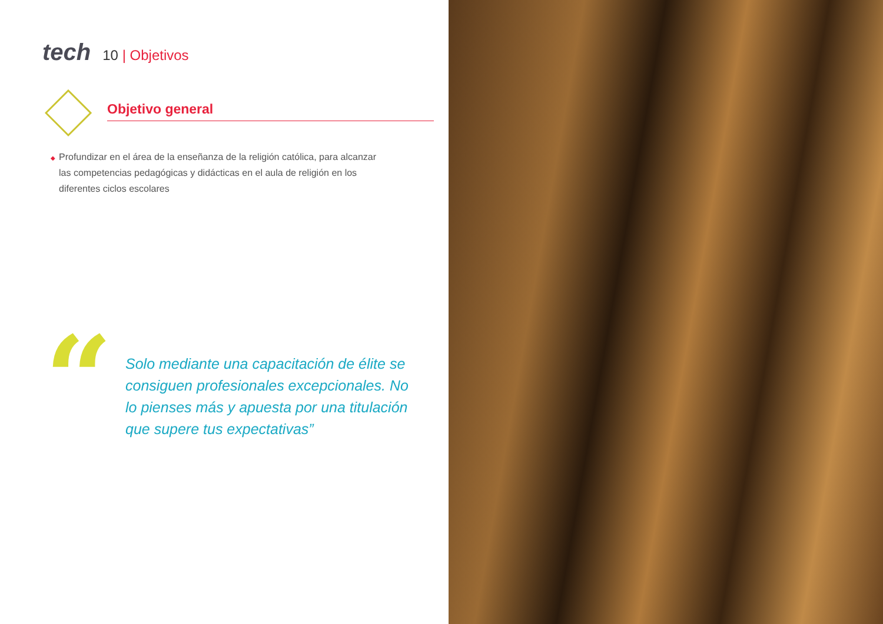tech
10 | Objetivos
Objetivo general
◆
Profundizar en el área de la enseñanza de la religión católica, para alcanzar las competencias pedagógicas y didácticas en el aula de religión en los diferentes ciclos escolares
“
Solo mediante una capacitación de élite se consiguen profesionales excepcionales. No lo pienses más y apuesta por una titulación que supere tus expectativas”